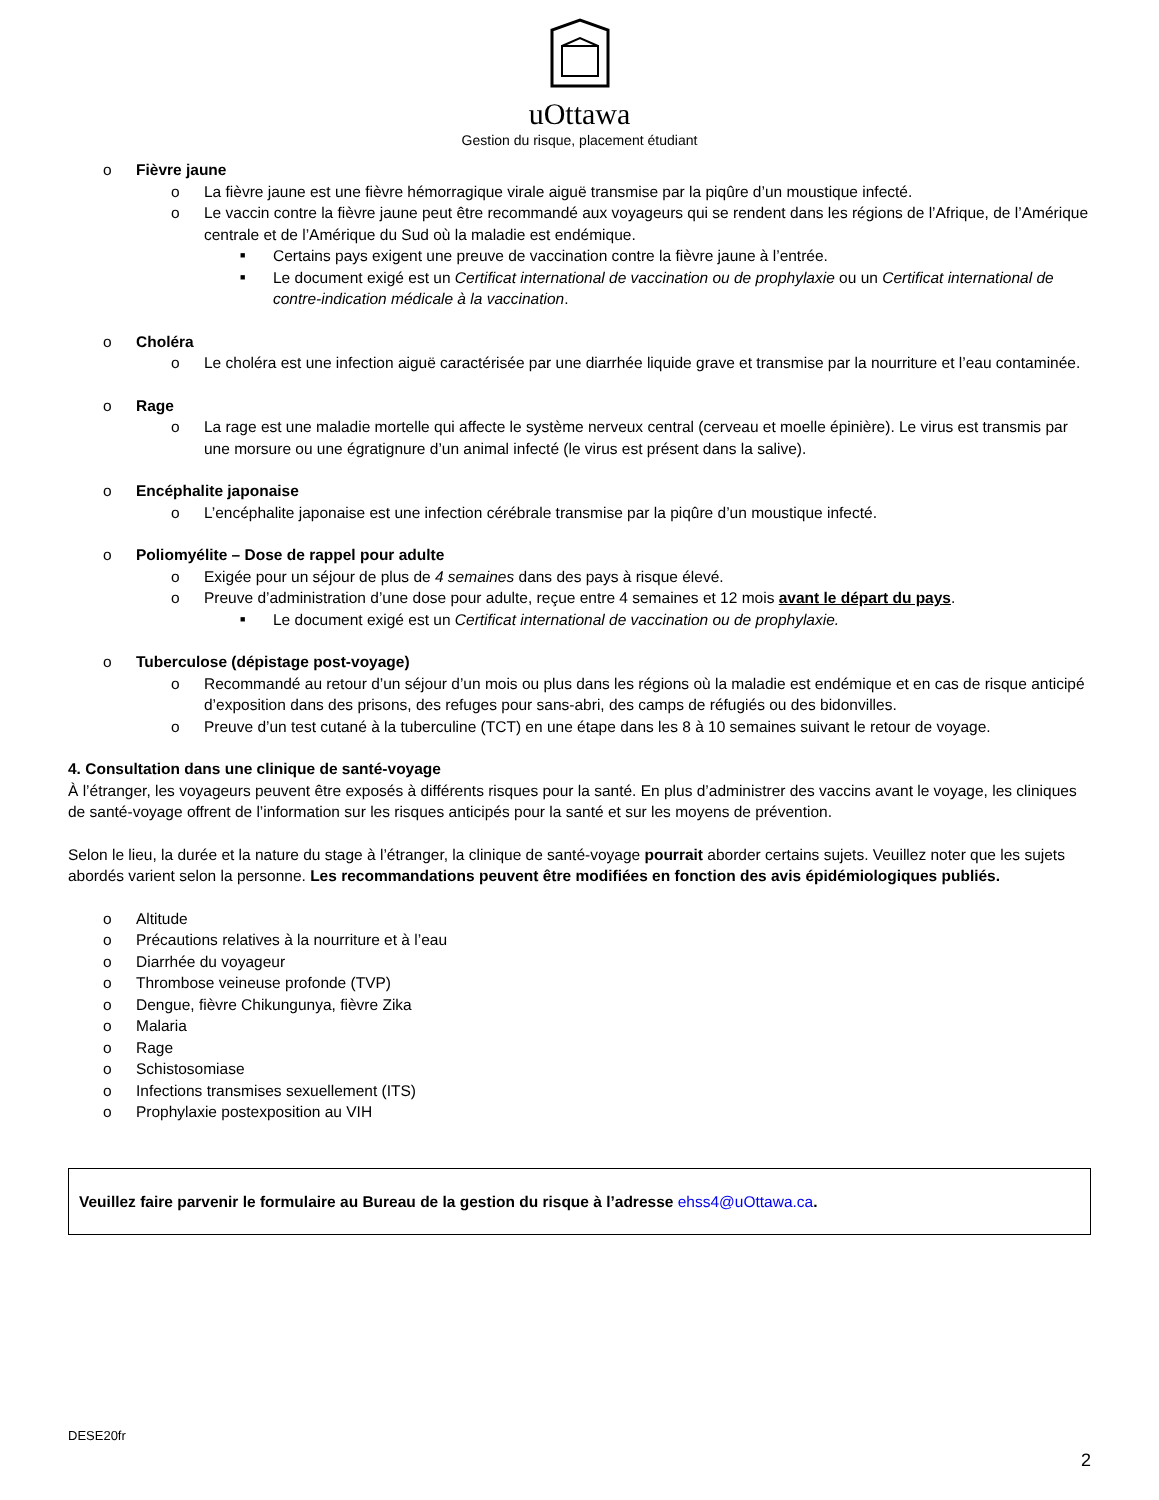uOttawa
Gestion du risque, placement étudiant
o Fièvre jaune
o La fièvre jaune est une fièvre hémorragique virale aiguë transmise par la piqûre d’un moustique infecté.
o Le vaccin contre la fièvre jaune peut être recommandé aux voyageurs qui se rendent dans les régions de l’Afrique, de l’Amérique centrale et de l’Amérique du Sud où la maladie est endémique.
■ Certains pays exigent une preuve de vaccination contre la fièvre jaune à l’entrée.
■ Le document exigé est un Certificat international de vaccination ou de prophylaxie ou un Certificat international de contre-indication médicale à la vaccination.
o Choléra
o Le choléra est une infection aiguë caractérisée par une diarrhée liquide grave et transmise par la nourriture et l’eau contaminée.
o Rage
o La rage est une maladie mortelle qui affecte le système nerveux central (cerveau et moelle épinière). Le virus est transmis par une morsure ou une égratignure d’un animal infecté (le virus est présent dans la salive).
o Encéphalite japonaise
o L’encéphalite japonaise est une infection cérébrale transmise par la piqûre d’un moustique infecté.
o Poliomyélite – Dose de rappel pour adulte
o Exigée pour un séjour de plus de 4 semaines dans des pays à risque élevé.
o Preuve d’administration d’une dose pour adulte, reçue entre 4 semaines et 12 mois avant le départ du pays.
■ Le document exigé est un Certificat international de vaccination ou de prophylaxie.
o Tuberculose (dépistage post-voyage)
o Recommandé au retour d’un séjour d’un mois ou plus dans les régions où la maladie est endémique et en cas de risque anticipé d’exposition dans des prisons, des refuges pour sans-abri, des camps de réfugiés ou des bidonvilles.
o Preuve d’un test cutané à la tuberculine (TCT) en une étape dans les 8 à 10 semaines suivant le retour de voyage.
4. Consultation dans une clinique de santé-voyage
À l’étranger, les voyageurs peuvent être exposés à différents risques pour la santé. En plus d’administrer des vaccins avant le voyage, les cliniques de santé-voyage offrent de l’information sur les risques anticipés pour la santé et sur les moyens de prévention.
Selon le lieu, la durée et la nature du stage à l’étranger, la clinique de santé-voyage pourrait aborder certains sujets. Veuillez noter que les sujets abordés varient selon la personne. Les recommandations peuvent être modifiées en fonction des avis épidémiologiques publiés.
o Altitude
o Précautions relatives à la nourriture et à l’eau
o Diarrhée du voyageur
o Thrombose veineuse profonde (TVP)
o Dengue, fièvre Chikungunya, fièvre Zika
o Malaria
o Rage
o Schistosomiase
o Infections transmises sexuellement (ITS)
o Prophylaxie postexposition au VIH
Veuillez faire parvenir le formulaire au Bureau de la gestion du risque à l’adresse ehss4@uOttawa.ca.
DESE20fr
2